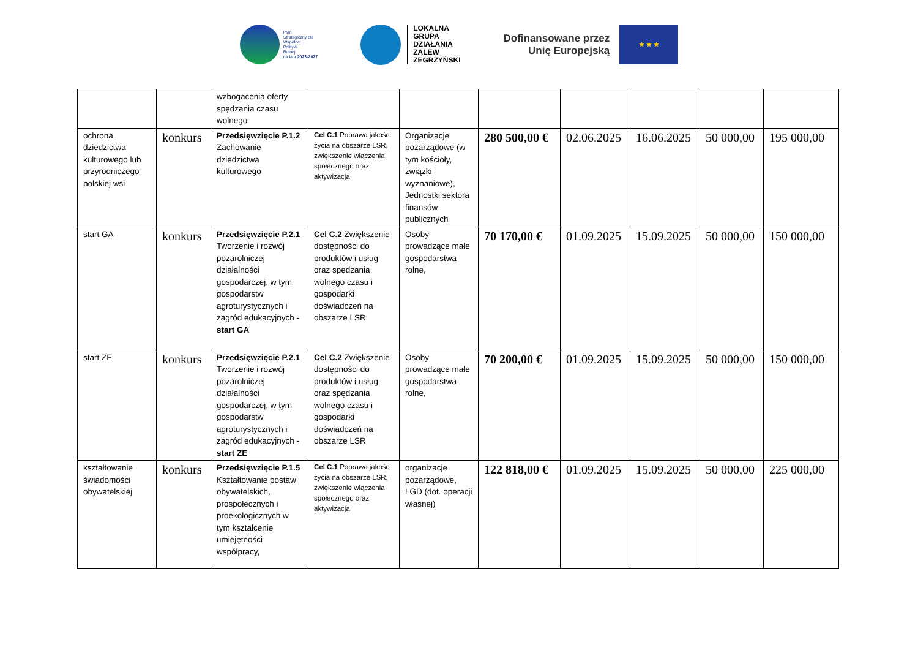Plan
Strategiczny dla
Wspólnej
Polityki
Rolnej
na lata 2023-2027
LOKALNA
GRUPA
DZIAŁANIA
ZALEW
ZEGRZYŃSKI
Dofinansowane przez
Unię Europejską
★ ★ ★
| | | wzbogacenia oferty spędzania czasu wolnego | | | | | | | |
| ochrona dziedzictwa kulturowego lub przyrodniczego polskiej wsi | konkurs | Przedsięwzięcie P.1.2 Zachowanie dziedzictwa kulturowego | Cel C.1 Poprawa jakości życia na obszarze LSR, zwiększenie włączenia społecznego oraz aktywizacja | Organizacje pozarządowe (w tym kościoły, związki wyznaniowe), Jednostki sektora finansów publicznych | 280 500,00 € | 02.06.2025 | 16.06.2025 | 50 000,00 | 195 000,00 |
| start GA | konkurs | Przedsięwzięcie P.2.1 Tworzenie i rozwój pozarolniczej działalności gospodarczej, w tym gospodarstw agroturystycznych i zagród edukacyjnych - start GA | Cel C.2 Zwiększenie dostępności do produktów i usług oraz spędzania wolnego czasu i gospodarki doświadczeń na obszarze LSR | Osoby prowadzące małe gospodarstwa rolne, | 70 170,00 € | 01.09.2025 | 15.09.2025 | 50 000,00 | 150 000,00 |
| start ZE | konkurs | Przedsięwzięcie P.2.1 Tworzenie i rozwój pozarolniczej działalności gospodarczej, w tym gospodarstw agroturystycznych i zagród edukacyjnych - start ZE | Cel C.2 Zwiększenie dostępności do produktów i usług oraz spędzania wolnego czasu i gospodarki doświadczeń na obszarze LSR | Osoby prowadzące małe gospodarstwa rolne, | 70 200,00 € | 01.09.2025 | 15.09.2025 | 50 000,00 | 150 000,00 |
| kształtowanie świadomości obywatelskiej | konkurs | Przedsięwzięcie P.1.5 Kształtowanie postaw obywatelskich, prospołecznych i proekologicznych w tym kształcenie umiejętności współpracy, | Cel C.1 Poprawa jakości życia na obszarze LSR, zwiększenie włączenia społecznego oraz aktywizacja | organizacje pozarządowe, LGD (dot. operacji własnej) | 122 818,00 € | 01.09.2025 | 15.09.2025 | 50 000,00 | 225 000,00 |